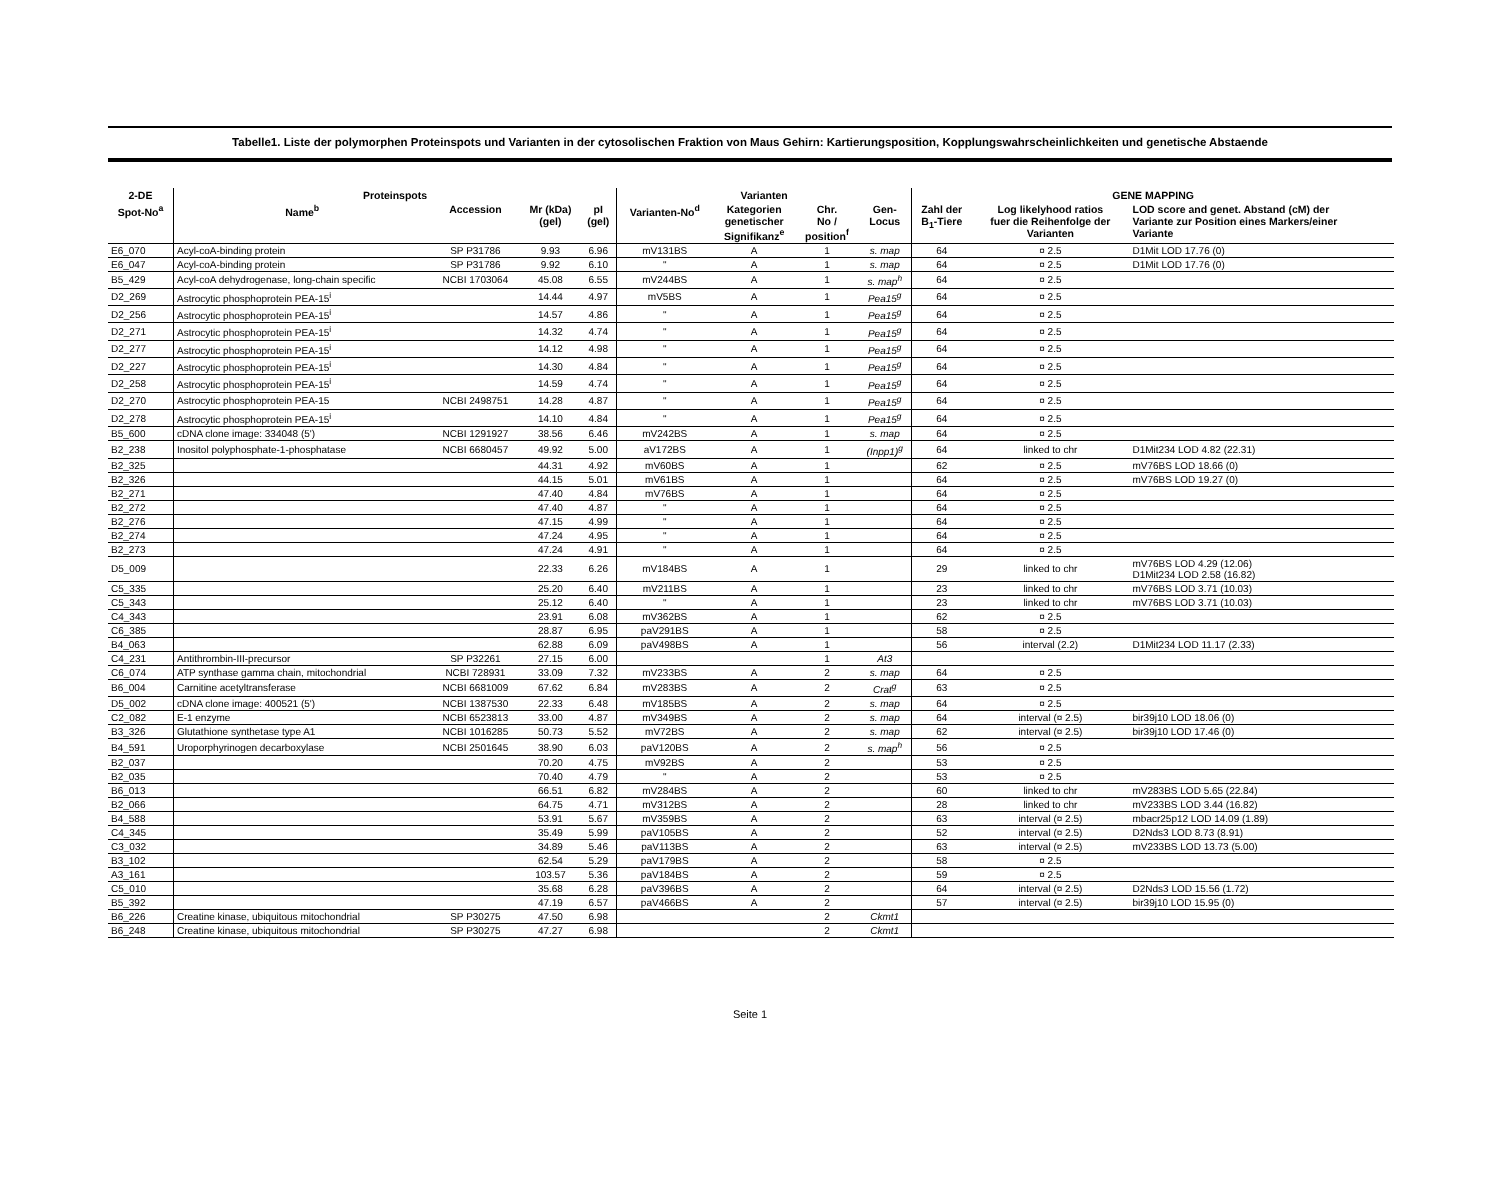Tabelle1. Liste der polymorphen Proteinspots und Varianten in der cytosolischen Fraktion von Maus Gehirn: Kartierungsposition, Kopplungswahrscheinlichkeiten und genetische Abstaende
| 2-DE | Proteinspots | | | | Varianten | | | | GENE MAPPING | | |
| --- | --- | --- | --- | --- | --- | --- | --- | --- | --- | --- | --- |
| Spot-No<sup>a</sup> | Name<sup>b</sup> | Accession | Mr (kDa) (gel) | pI (gel) | Varianten-No<sup>d</sup> | Kategorien genetischer Signifikanz<sup>e</sup> | Chr. No / position<sup>f</sup> | Gen- Locus | Zahl der B<sub>1</sub>-Tiere | Log likelyhood ratios fuer die Reihenfolge der Varianten | LOD score and genet. Abstand (cM) der Variante zur Position eines Markers/einer Variante |
| E6_070 | Acyl-coA-binding protein | SP P31786 | 9.93 | 6.96 | mV131BS | A | 1 | s. map | 64 | ¤ 2.5 | D1Mit LOD 17.76 (0) |
| E6_047 | Acyl-coA-binding protein | SP P31786 | 9.92 | 6.10 | " | A | 1 | s. map | 64 | ¤ 2.5 | D1Mit LOD 17.76 (0) |
| B5_429 | Acyl-coA dehydrogenase, long-chain specific | NCBI 1703064 | 45.08 | 6.55 | mV244BS | A | 1 | s. map<sup>h</sup> | 64 | ¤ 2.5 | |
| D2_269 | Astrocytic phosphoprotein PEA-15<sup>i</sup> | | 14.44 | 4.97 | mV5BS | A | 1 | Pea15<sup>g</sup> | 64 | ¤ 2.5 | |
| D2_256 | Astrocytic phosphoprotein PEA-15<sup>i</sup> | | 14.57 | 4.86 | " | A | 1 | Pea15<sup>g</sup> | 64 | ¤ 2.5 | |
| D2_271 | Astrocytic phosphoprotein PEA-15<sup>i</sup> | | 14.32 | 4.74 | " | A | 1 | Pea15<sup>g</sup> | 64 | ¤ 2.5 | |
| D2_277 | Astrocytic phosphoprotein PEA-15<sup>i</sup> | | 14.12 | 4.98 | " | A | 1 | Pea15<sup>g</sup> | 64 | ¤ 2.5 | |
| D2_227 | Astrocytic phosphoprotein PEA-15<sup>i</sup> | | 14.30 | 4.84 | " | A | 1 | Pea15<sup>g</sup> | 64 | ¤ 2.5 | |
| D2_258 | Astrocytic phosphoprotein PEA-15<sup>i</sup> | | 14.59 | 4.74 | " | A | 1 | Pea15<sup>g</sup> | 64 | ¤ 2.5 | |
| D2_270 | Astrocytic phosphoprotein PEA-15 | NCBI 2498751 | 14.28 | 4.87 | " | A | 1 | Pea15<sup>g</sup> | 64 | ¤ 2.5 | |
| D2_278 | Astrocytic phosphoprotein PEA-15<sup>i</sup> | | 14.10 | 4.84 | " | A | 1 | Pea15<sup>g</sup> | 64 | ¤ 2.5 | |
| B5_600 | cDNA clone image: 334048 (5') | NCBI 1291927 | 38.56 | 6.46 | mV242BS | A | 1 | s. map | 64 | ¤ 2.5 | |
| B2_238 | Inositol polyphosphate-1-phosphatase | NCBI 6680457 | 49.92 | 5.00 | aV172BS | A | 1 | (Inpp1)<sup>g</sup> | 64 | linked to chr | D1Mit234 LOD 4.82 (22.31) |
| B2_325 | | | 44.31 | 4.92 | mV60BS | A | 1 | | 62 | ¤ 2.5 | mV76BS LOD 18.66 (0) |
| B2_326 | | | 44.15 | 5.01 | mV61BS | A | 1 | | 64 | ¤ 2.5 | mV76BS LOD 19.27 (0) |
| B2_271 | | | 47.40 | 4.84 | mV76BS | A | 1 | | 64 | ¤ 2.5 | |
| B2_272 | | | 47.40 | 4.87 | " | A | 1 | | 64 | ¤ 2.5 | |
| B2_276 | | | 47.15 | 4.99 | " | A | 1 | | 64 | ¤ 2.5 | |
| B2_274 | | | 47.24 | 4.95 | " | A | 1 | | 64 | ¤ 2.5 | |
| B2_273 | | | 47.24 | 4.91 | " | A | 1 | | 64 | ¤ 2.5 | |
| D5_009 | | | 22.33 | 6.26 | mV184BS | A | 1 | | 29 | linked to chr | mV76BS LOD 4.29 (12.06) D1Mit234 LOD 2.58 (16.82) |
| C5_335 | | | 25.20 | 6.40 | mV211BS | A | 1 | | 23 | linked to chr | mV76BS LOD 3.71 (10.03) |
| C5_343 | | | 25.12 | 6.40 | " | A | 1 | | 23 | linked to chr | mV76BS LOD 3.71 (10.03) |
| C4_343 | | | 23.91 | 6.08 | mV362BS | A | 1 | | 62 | ¤ 2.5 | |
| C6_385 | | | 28.87 | 6.95 | paV291BS | A | 1 | | 58 | ¤ 2.5 | |
| B4_063 | | | 62.88 | 6.09 | paV498BS | A | 1 | | 56 | interval (2.2) | D1Mit234 LOD 11.17 (2.33) |
| C4_231 | Antithrombin-III-precursor | SP P32261 | 27.15 | 6.00 | | | 1 | At3 | | | |
| C6_074 | ATP synthase gamma chain, mitochondrial | NCBI 728931 | 33.09 | 7.32 | mV233BS | A | 2 | s. map | 64 | ¤ 2.5 | |
| B6_004 | Carnitine acetyltransferase | NCBI 6681009 | 67.62 | 6.84 | mV283BS | A | 2 | Crat<sup>g</sup> | 63 | ¤ 2.5 | |
| D5_002 | cDNA clone image: 400521 (5') | NCBI 1387530 | 22.33 | 6.48 | mV185BS | A | 2 | s. map | 64 | ¤ 2.5 | |
| C2_082 | E-1 enzyme | NCBI 6523813 | 33.00 | 4.87 | mV349BS | A | 2 | s. map | 64 | interval (¤ 2.5) | bir39j10 LOD 18.06 (0) |
| B3_326 | Glutathione synthetase type A1 | NCBI 1016285 | 50.73 | 5.52 | mV72BS | A | 2 | s. map | 62 | interval (¤ 2.5) | bir39j10 LOD 17.46 (0) |
| B4_591 | Uroporphyrinogen decarboxylase | NCBI 2501645 | 38.90 | 6.03 | paV120BS | A | 2 | s. map<sup>h</sup> | 56 | ¤ 2.5 | |
| B2_037 | | | 70.20 | 4.75 | mV92BS | A | 2 | | 53 | ¤ 2.5 | |
| B2_035 | | | 70.40 | 4.79 | " | A | 2 | | 53 | ¤ 2.5 | |
| B6_013 | | | 66.51 | 6.82 | mV284BS | A | 2 | | 60 | linked to chr | mV283BS LOD 5.65 (22.84) |
| B2_066 | | | 64.75 | 4.71 | mV312BS | A | 2 | | 28 | linked to chr | mV233BS LOD 3.44 (16.82) |
| B4_588 | | | 53.91 | 5.67 | mV359BS | A | 2 | | 63 | interval (¤ 2.5) | mbacr25p12 LOD 14.09 (1.89) |
| C4_345 | | | 35.49 | 5.99 | paV105BS | A | 2 | | 52 | interval (¤ 2.5) | D2Nds3 LOD 8.73 (8.91) |
| C3_032 | | | 34.89 | 5.46 | paV113BS | A | 2 | | 63 | interval (¤ 2.5) | mV233BS LOD 13.73 (5.00) |
| B3_102 | | | 62.54 | 5.29 | paV179BS | A | 2 | | 58 | ¤ 2.5 | |
| A3_161 | | | 103.57 | 5.36 | paV184BS | A | 2 | | 59 | ¤ 2.5 | |
| C5_010 | | | 35.68 | 6.28 | paV396BS | A | 2 | | 64 | interval (¤ 2.5) | D2Nds3 LOD 15.56 (1.72) |
| B5_392 | | | 47.19 | 6.57 | paV466BS | A | 2 | | 57 | interval (¤ 2.5) | bir39j10 LOD 15.95 (0) |
| B6_226 | Creatine kinase, ubiquitous mitochondrial | SP P30275 | 47.50 | 6.98 | | | 2 | Ckmt1 | | | |
| B6_248 | Creatine kinase, ubiquitous mitochondrial | SP P30275 | 47.27 | 6.98 | | | 2 | Ckmt1 | | | |
Seite 1